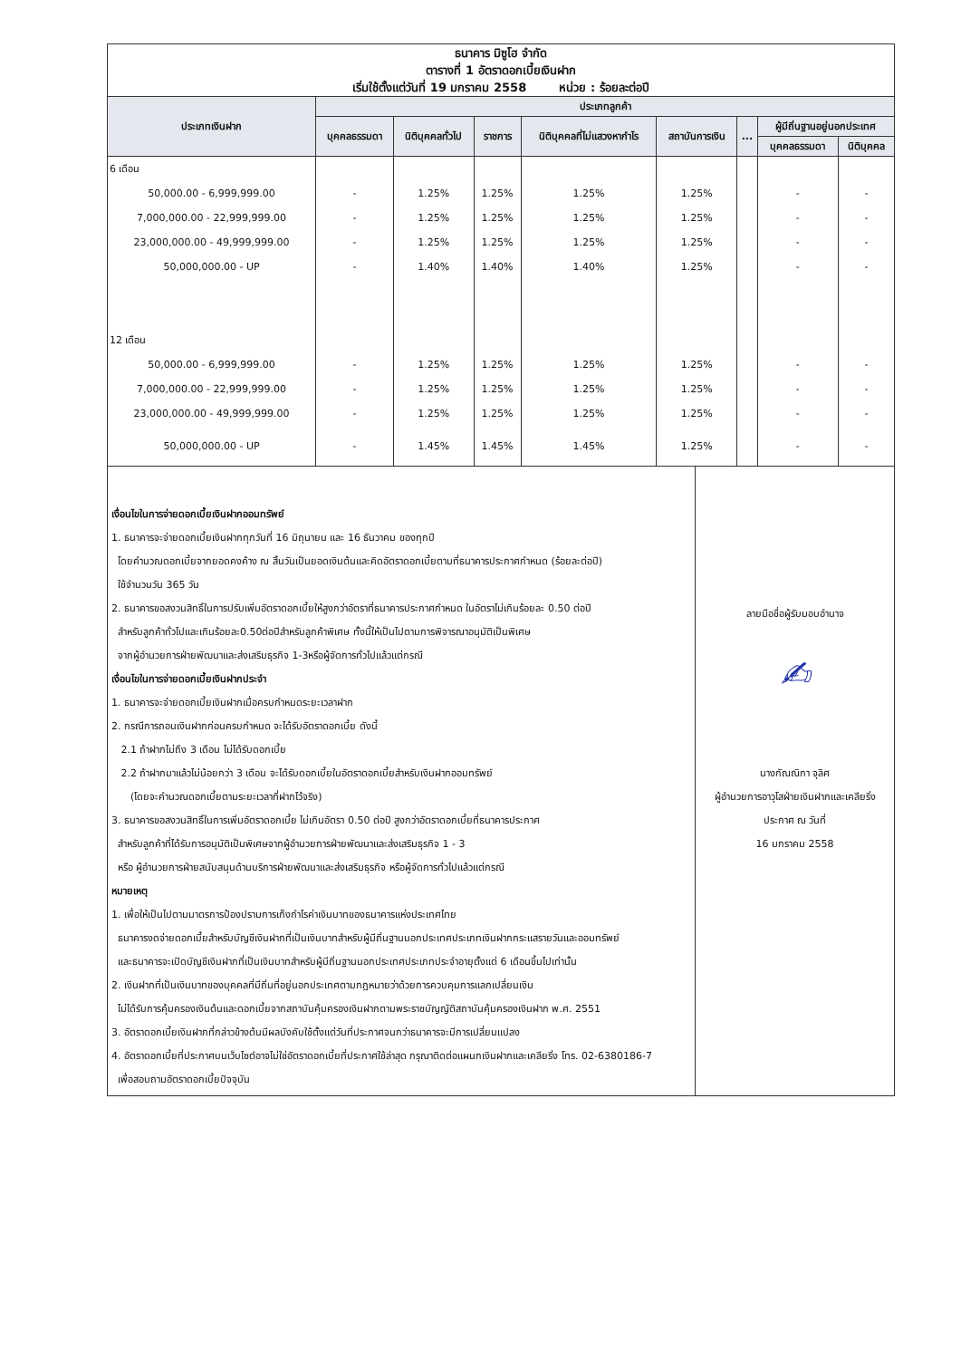ธนาคาร มิซูโฮ จำกัด
ตารางที่ 1 อัตราดอกเบี้ยเงินฝาก
เริ่มใช้ตั้งแต่วันที่ 19 มกราคม 2558 หน่วย : ร้อยละต่อปี
| ประเภทเงินฝาก | ประเภทลูกค้า | | | | | | | |
| --- | --- | --- | --- | --- | --- | --- | --- | --- |
| | บุคคลธรรมดา | นิติบุคคลทั่วไป | ราชการ | นิติบุคคลที่ไม่แสวงหากำไร | สถาบันการเงิน | ... | ผู้มีถิ่นฐานอยู่นอกประเทศ | |
| | | | | | | | บุคคลธรรมดา | นิติบุคคล |
| 6 เดือน | | | | | | | | |
| 50,000.00 - 6,999,999.00 | - | 1.25% | 1.25% | 1.25% | 1.25% | | - | - |
| 7,000,000.00 - 22,999,999.00 | - | 1.25% | 1.25% | 1.25% | 1.25% | | - | - |
| 23,000,000.00 - 49,999,999.00 | - | 1.25% | 1.25% | 1.25% | 1.25% | | - | - |
| 50,000,000.00 - UP | - | 1.40% | 1.40% | 1.40% | 1.25% | | - | - |
| 12 เดือน | | | | | | | | |
| 50,000.00 - 6,999,999.00 | - | 1.25% | 1.25% | 1.25% | 1.25% | | - | - |
| 7,000,000.00 - 22,999,999.00 | - | 1.25% | 1.25% | 1.25% | 1.25% | | - | - |
| 23,000,000.00 - 49,999,999.00 | - | 1.25% | 1.25% | 1.25% | 1.25% | | - | - |
| 50,000,000.00 - UP | - | 1.45% | 1.45% | 1.45% | 1.25% | | - | - |
เงื่อนไขในการจ่ายดอกเบี้ยเงินฝากออมทรัพย์
1. ธนาคารจะจ่ายดอกเบี้ยเงินฝากทุกวันที่ 16 มิถุนายน และ 16 ธันวาคม ของทุกปี
โดยคำนวณดอกเบี้ยจากยอดคงค้าง ณ สิ้นวันเป็นยอดเงินต้นและคิดอัตราดอกเบี้ยตามที่ธนาคารประกาศกำหนด (ร้อยละต่อปี)
ใช้จำนวนวัน 365 วัน
2. ธนาคารขอสงวนสิทธิ์ในการปรับเพิ่มอัตราดอกเบี้ยให้สูงกว่าอัตราที่ธนาคารประกาศกำหนด ในอัตราไม่เกินร้อยละ 0.50 ต่อปี
สำหรับลูกค้าทั่วไปและเกินร้อยละ0.50ต่อปีสำหรับลูกค้าพิเศษ ทั้งนี้ให้เป็นไปตามการพิจารณาอนุมัติเป็นพิเศษ
จากผู้อำนวยการฝ่ายพัฒนาและส่งเสริมธุรกิจ 1-3หรือผู้จัดการทั่วไปแล้วแต่กรณี
เงื่อนไขในการจ่ายดอกเบี้ยเงินฝากประจำ
1. ธนาคารจะจ่ายดอกเบี้ยเงินฝากเมื่อครบกำหนดระยะเวลาฝาก
2. กรณีการถอนเงินฝากก่อนครบกำหนด จะได้รับอัตราดอกเบี้ย ดังนี้
2.1 ถ้าฝากไม่ถึง 3 เดือน ไม่ได้รับดอกเบี้ย
2.2 ถ้าฝากมาแล้วไม่น้อยกว่า 3 เดือน จะได้รับดอกเบี้ยในอัตราดอกเบี้ยสำหรับเงินฝากออมทรัพย์
(โดยจะคำนวณดอกเบี้ยตามระยะเวลาที่ฝากไว้จริง)
3. ธนาคารขอสงวนสิทธิ์ในการเพิ่มอัตราดอกเบี้ย ไม่เกินอัตรา 0.50 ต่อปี สูงกว่าอัตราดอกเบี้ยที่ธนาคารประกาศ
สำหรับลูกค้าที่ได้รับการอนุมัติเป็นพิเศษจากผู้อำนวยการฝ่ายพัฒนาและส่งเสริมธุรกิจ 1 - 3
หรือ ผู้อำนวยการฝ่ายสนับสนุนด้านบริการฝ่ายพัฒนาและส่งเสริมธุรกิจ หรือผู้จัดการทั่วไปแล้วแต่กรณี
หมายเหตุ
1. เพื่อให้เป็นไปตามมาตรการป้องปรามการเก็งกำไรค่าเงินบาทของธนาคารแห่งประเทศไทย
ธนาคารงดจ่ายดอกเบี้ยสำหรับบัญชีเงินฝากที่เป็นเงินบาทสำหรับผู้มีถิ่นฐานนอกประเทศประเภทเงินฝากกระแสรายวันและออมทรัพย์
และธนาคารจะเปิดบัญชีเงินฝากที่เป็นเงินบาทสำหรับผู้มีถิ่นฐานนอกประเทศประเภทประจำอายุตั้งแต่ 6 เดือนขึ้นไปเท่านั้น
2. เงินฝากที่เป็นเงินบาทของบุคคลที่มีถิ่นที่อยู่นอกประเทศตามกฎหมายว่าด้วยการควบคุมการแลกเปลี่ยนเงิน
ไม่ได้รับการคุ้มครองเงินต้นและดอกเบี้ยจากสถาบันคุ้มครองเงินฝากตามพระราชบัญญัติสถาบันคุ้มครองเงินฝาก พ.ศ. 2551
3. อัตราดอกเบี้ยเงินฝากที่กล่าวข้างต้นมีผลบังคับใช้ตั้งแต่วันที่ประกาศจนกว่าธนาคารจะมีการเปลี่ยนแปลง
4. อัตราดอกเบี้ยที่ประกาศบนเว็บไซต์อาจไม่ใช่อัตราดอกเบี้ยที่ประกาศใช้ล่าสุด กรุณาติดต่อแผนกเงินฝากและเคลียริ่ง โทร. 02-6380186-7
เพื่อสอบถามอัตราดอกเบี้ยปัจจุบัน
ลายมือชื่อผู้รับมอบอำนาจ
✍
นางกัณณิกา จุลิศ
ผู้อำนวยการอาวุโสฝ่ายเงินฝากและเคลียริ่ง
ประกาศ ณ วันที่
16 มกราคม 2558